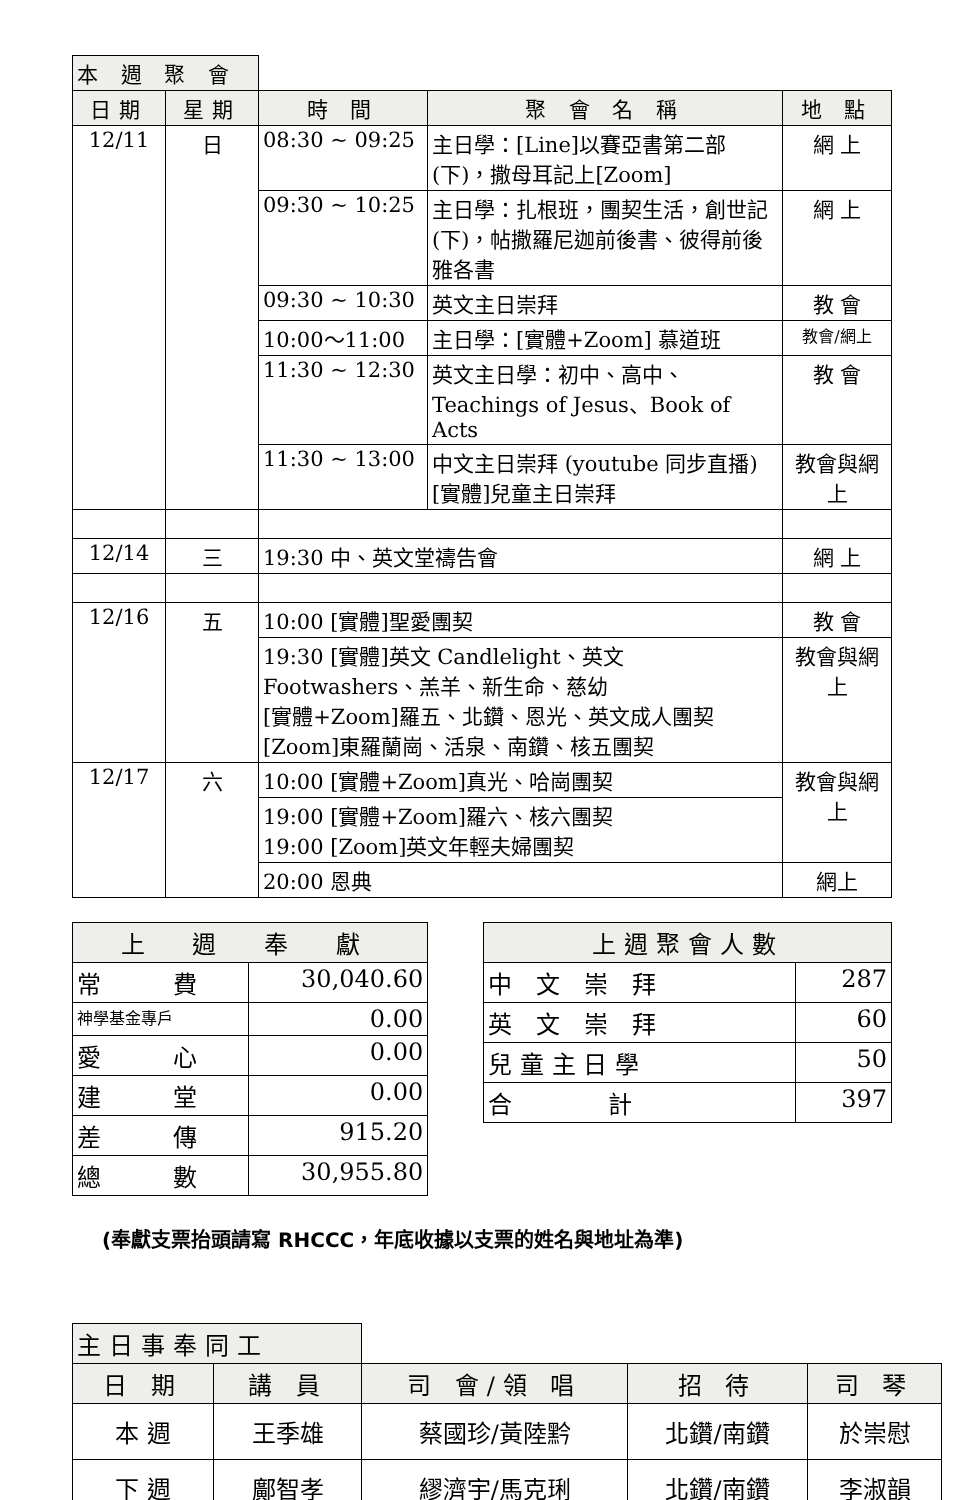| 本 週 聚 會 | | | | |
| 日期 | 星期 | 時 間 | 聚 會 名 稱 | 地 點 |
| 12/11 | 日 | 08:30 ~ 09:25 | 主日學：[Line]以賽亞書第二部(下)，撒母耳記上[Zoom] | 網 上 |
| | | 09:30 ~ 10:25 | 主日學：扎根班，團契生活，創世記(下)，帖撒羅尼迦前後書、彼得前後雅各書 | 網 上 |
| | | 09:30 ~ 10:30 | 英文主日崇拜 | 教 會 |
| | | 10:00～11:00 | 主日學：[實體+Zoom] 慕道班 | 教會/網上 |
| | | 11:30 ~ 12:30 | 英文主日學：初中、高中、Teachings of Jesus、Book of Acts | 教 會 |
| | | 11:30 ~ 13:00 | 中文主日崇拜 (youtube 同步直播) [實體]兒童主日崇拜 | 教會與網上 |
| 12/14 | 三 | 19:30 中、英文堂禱告會 | | 網 上 |
| 12/16 | 五 | 10:00 [實體]聖愛團契 | | 教 會 |
| | | 19:30 [實體]英文 Candlelight、英文 Footwashers、羔羊、新生命、慈幼 [實體+Zoom]羅五、北鑽、恩光、英文成人團契 [Zoom]東羅蘭崗、活泉、南鑽、核五團契 | | 教會與網上 |
| 12/17 | 六 | 10:00 [實體+Zoom]真光、哈崗團契 | | 教會與網上 |
| | | 19:00 [實體+Zoom]羅六、核六團契 19:00 [Zoom]英文年輕夫婦團契 | | |
| | | 20:00 恩典 | | 網上 |
| 上 週 奉 獻 | |
| --- | --- |
| 常 費 | 30,040.60 |
| 神學基金專戶 | 0.00 |
| 愛 心 | 0.00 |
| 建 堂 | 0.00 |
| 差 傳 | 915.20 |
| 總 數 | 30,955.80 |
| 上週聚會人數 | |
| --- | --- |
| 中 文 崇 拜 | 287 |
| 英 文 崇 拜 | 60 |
| 兒 童 主 日 學 | 50 |
| 合 計 | 397 |
(奉獻支票抬頭請寫 RHCCC，年底收據以支票的姓名與地址為準)
| 主日事奉同工 | | | | |
| 日 期 | 講 員 | 司 會/領 唱 | 招 待 | 司 琴 |
| 本 週 | 王季雄 | 蔡國珍/黃陸黔 | 北鑽/南鑽 | 於崇慰 |
| 下 週 | 鄺智孝 | 繆濟宇/馬克琍 | 北鑽/南鑽 | 李淑韻 |